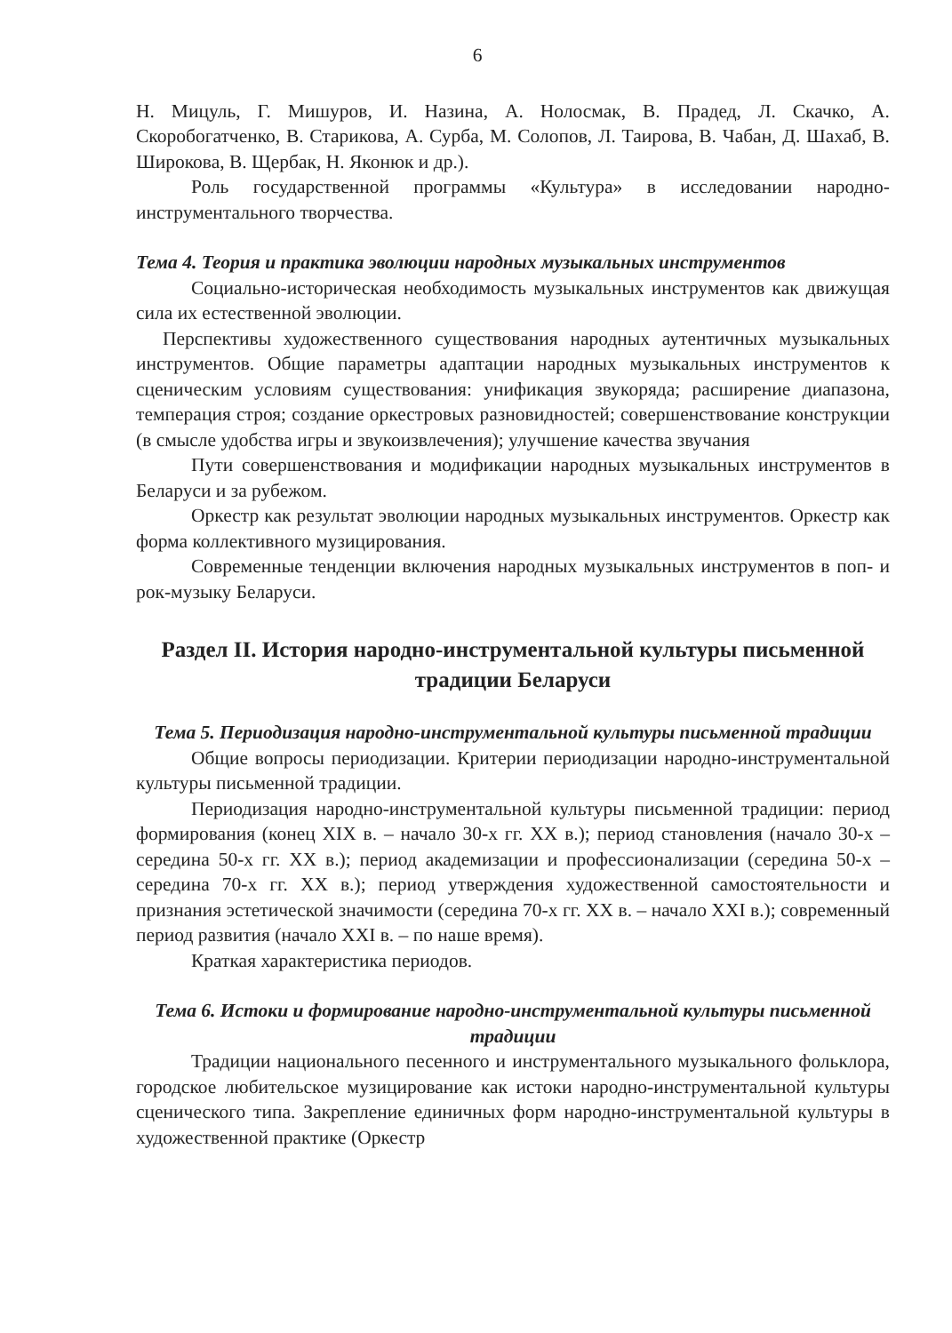6
Н. Мицуль, Г. Мишуров, И. Назина, А. Нолосмак, В. Прадед, Л. Скачко, А. Скоробогатченко, В. Старикова, А. Сурба, М. Солопов, Л. Таирова, В. Чабан, Д. Шахаб, В. Широкова, В. Щербак, Н. Яконюк и др.).
Роль государственной программы «Культура» в исследовании народно-инструментального творчества.
Тема 4. Теория и практика эволюции народных музыкальных инструментов
Социально-историческая необходимость музыкальных инструментов как движущая сила их естественной эволюции.
Перспективы художественного существования народных аутентичных музыкальных инструментов. Общие параметры адаптации народных музыкальных инструментов к сценическим условиям существования: унификация звукоряда; расширение диапазона, темперация строя; создание оркестровых разновидностей; совершенствование конструкции (в смысле удобства игры и звукоизвлечения); улучшение качества звучания
Пути совершенствования и модификации народных музыкальных инструментов в Беларуси и за рубежом.
Оркестр как результат эволюции народных музыкальных инструментов. Оркестр как форма коллективного музицирования.
Современные тенденции включения народных музыкальных инструментов в поп- и рок-музыку Беларуси.
Раздел II. История народно-инструментальной культуры письменной традиции Беларуси
Тема 5. Периодизация народно-инструментальной культуры письменной традиции
Общие вопросы периодизации. Критерии периодизации народно-инструментальной культуры письменной традиции.
Периодизация народно-инструментальной культуры письменной традиции: период формирования (конец XIX в. – начало 30-х гг. XX в.); период становления (начало 30-х – середина 50-х гг. XX в.); период академизации и профессионализации (середина 50-х – середина 70-х гг. XX в.); период утверждения художественной самостоятельности и признания эстетической значимости (середина 70-х гг. XX в. – начало XXI в.); современный период развития (начало XXI в. – по наше время).
Краткая характеристика периодов.
Тема 6. Истоки и формирование народно-инструментальной культуры письменной традиции
Традиции национального песенного и инструментального музыкального фольклора, городское любительское музицирование как истоки народно-инструментальной культуры сценического типа. Закрепление единичных форм народно-инструментальной культуры в художественной практике (Оркестр